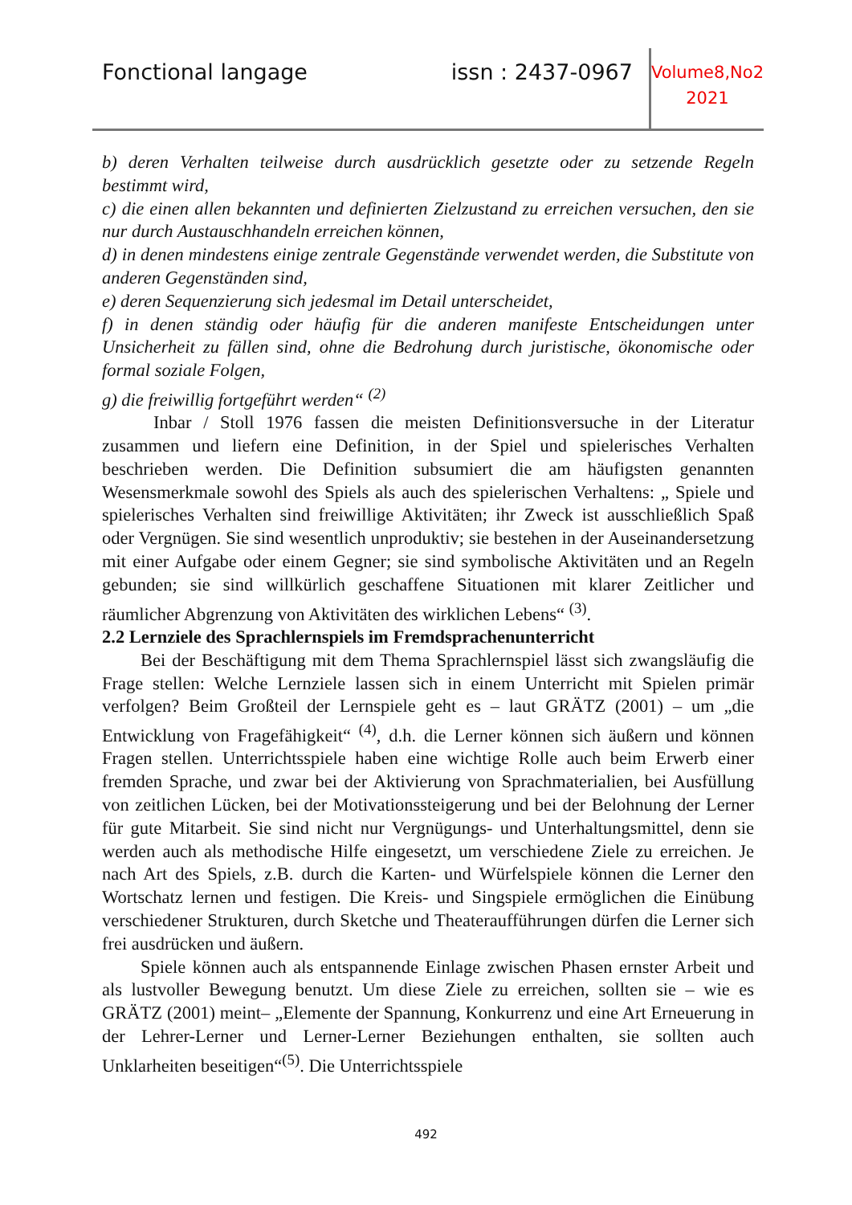Fonctional langage issn : 2437-0967
Volume8,No2
2021
b) deren Verhalten teilweise durch ausdrücklich gesetzte oder zu setzende Regeln bestimmt wird,
c) die einen allen bekannten und definierten Zielzustand zu erreichen versuchen, den sie nur durch Austauschhandeln erreichen können,
d) in denen mindestens einige zentrale Gegenstände verwendet werden, die Substitute von anderen Gegenständen sind,
e) deren Sequenzierung sich jedesmal im Detail unterscheidet,
f) in denen ständig oder häufig für die anderen manifeste Entscheidungen unter Unsicherheit zu fällen sind, ohne die Bedrohung durch juristische, ökonomische oder formal soziale Folgen,
g) die freiwillig fortgeführt werden“ <sup>(2)</sup>
Inbar / Stoll 1976 fassen die meisten Definitionsversuche in der Literatur zusammen und liefern eine Definition, in der Spiel und spielerisches Verhalten beschrieben werden. Die Definition subsumiert die am häufigsten genannten Wesensmerkmale sowohl des Spiels als auch des spielerischen Verhaltens: „ Spiele und spielerisches Verhalten sind freiwillige Aktivitäten; ihr Zweck ist ausschließlich Spaß oder Vergnügen. Sie sind wesentlich unproduktiv; sie bestehen in der Auseinandersetzung mit einer Aufgabe oder einem Gegner; sie sind symbolische Aktivitäten und an Regeln gebunden; sie sind willkürlich geschaffene Situationen mit klarer Zeitlicher und räumlicher Abgrenzung von Aktivitäten des wirklichen Lebens“ <sup>(3)</sup>.
2.2 Lernziele des Sprachlernspiels im Fremdsprachenunterricht
Bei der Beschäftigung mit dem Thema Sprachlernspiel lässt sich zwangsläufig die Frage stellen: Welche Lernziele lassen sich in einem Unterricht mit Spielen primär verfolgen? Beim Großteil der Lernspiele geht es – laut GRÄTZ (2001) – um „die Entwicklung von Fragefähigkeit“ <sup>(4)</sup>, d.h. die Lerner können sich äußern und können Fragen stellen. Unterrichtsspiele haben eine wichtige Rolle auch beim Erwerb einer fremden Sprache, und zwar bei der Aktivierung von Sprachmaterialien, bei Ausfüllung von zeitlichen Lücken, bei der Motivationssteigerung und bei der Belohnung der Lerner für gute Mitarbeit. Sie sind nicht nur Vergnügungs- und Unterhaltungsmittel, denn sie werden auch als methodische Hilfe eingesetzt, um verschiedene Ziele zu erreichen. Je nach Art des Spiels, z.B. durch die Karten- und Würfelspiele können die Lerner den Wortschatz lernen und festigen. Die Kreis- und Singspiele ermöglichen die Einübung verschiedener Strukturen, durch Sketche und Theateraufführungen dürfen die Lerner sich frei ausdrücken und äußern.
Spiele können auch als entspannende Einlage zwischen Phasen ernster Arbeit und als lustvoller Bewegung benutzt. Um diese Ziele zu erreichen, sollten sie – wie es GRÄTZ (2001) meint– „Elemente der Spannung, Konkurrenz und eine Art Erneuerung in der Lehrer-Lerner und Lerner-Lerner Beziehungen enthalten, sie sollten auch Unklarheiten beseitigen“<sup>(5)</sup>. Die Unterrichtsspiele
492